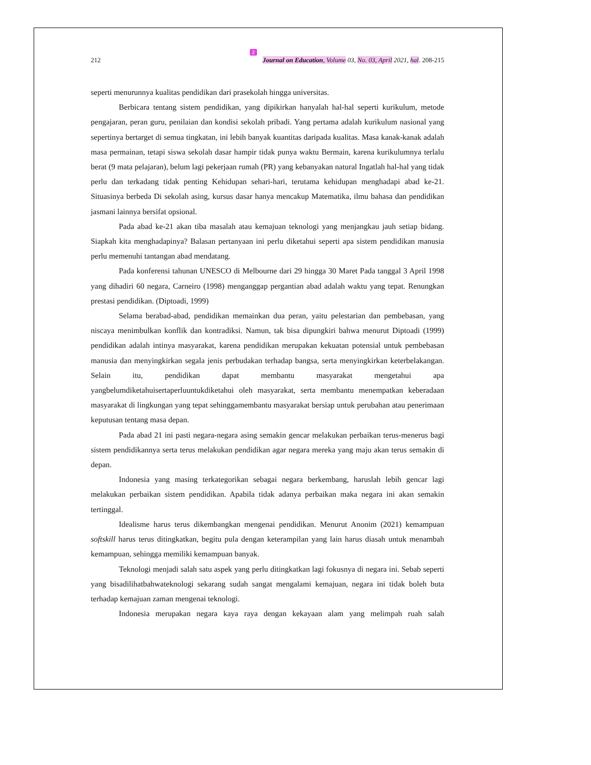2
212 Journal on Education, Volume 03, No. 03, April 2021, hal. 208-215
seperti menurunnya kualitas pendidikan dari prasekolah hingga universitas.
Berbicara tentang sistem pendidikan, yang dipikirkan hanyalah hal-hal seperti kurikulum, metode pengajaran, peran guru, penilaian dan kondisi sekolah pribadi. Yang pertama adalah kurikulum nasional yang sepertinya bertarget di semua tingkatan, ini lebih banyak kuantitas daripada kualitas. Masa kanak-kanak adalah masa permainan, tetapi siswa sekolah dasar hampir tidak punya waktu Bermain, karena kurikulumnya terlalu berat (9 mata pelajaran), belum lagi pekerjaan rumah (PR) yang kebanyakan natural Ingatlah hal-hal yang tidak perlu dan terkadang tidak penting Kehidupan sehari-hari, terutama kehidupan menghadapi abad ke-21. Situasinya berbeda Di sekolah asing, kursus dasar hanya mencakup Matematika, ilmu bahasa dan pendidikan jasmani lainnya bersifat opsional.
Pada abad ke-21 akan tiba masalah atau kemajuan teknologi yang menjangkau jauh setiap bidang. Siapkah kita menghadapinya? Balasan pertanyaan ini perlu diketahui seperti apa sistem pendidikan manusia perlu memenuhi tantangan abad mendatang.
Pada konferensi tahunan UNESCO di Melbourne dari 29 hingga 30 Maret Pada tanggal 3 April 1998 yang dihadiri 60 negara, Carneiro (1998) menganggap pergantian abad adalah waktu yang tepat. Renungkan prestasi pendidikan. (Diptoadi, 1999)
Selama berabad-abad, pendidikan memainkan dua peran, yaitu pelestarian dan pembebasan, yang niscaya menimbulkan konflik dan kontradiksi. Namun, tak bisa dipungkiri bahwa menurut Diptoadi (1999) pendidikan adalah intinya masyarakat, karena pendidikan merupakan kekuatan potensial untuk pembebasan manusia dan menyingkirkan segala jenis perbudakan terhadap bangsa, serta menyingkirkan keterbelakangan. Selain itu, pendidikan dapat membantu masyarakat mengetahui apa yangbelumdiketahuisertaperluuntukdiketahui oleh masyarakat, serta membantu menempatkan keberadaan masyarakat di lingkungan yang tepat sehinggamembantu masyarakat bersiap untuk perubahan atau penerimaan keputusan tentang masa depan.
Pada abad 21 ini pasti negara-negara asing semakin gencar melakukan perbaikan terus-menerus bagi sistem pendidikannya serta terus melakukan pendidikan agar negara mereka yang maju akan terus semakin di depan.
Indonesia yang masing terkategorikan sebagai negara berkembang, haruslah lebih gencar lagi melakukan perbaikan sistem pendidikan. Apabila tidak adanya perbaikan maka negara ini akan semakin tertinggal.
Idealisme harus terus dikembangkan mengenai pendidikan. Menurut Anonim (2021) kemampuan softskill harus terus ditingkatkan, begitu pula dengan keterampilan yang lain harus diasah untuk menambah kemampuan, sehingga memiliki kemampuan banyak.
Teknologi menjadi salah satu aspek yang perlu ditingkatkan lagi fokusnya di negara ini. Sebab seperti yang bisadilihatbahwateknologi sekarang sudah sangat mengalami kemajuan, negara ini tidak boleh buta terhadap kemajuan zaman mengenai teknologi.
Indonesia merupakan negara kaya raya dengan kekayaan alam yang melimpah ruah salah